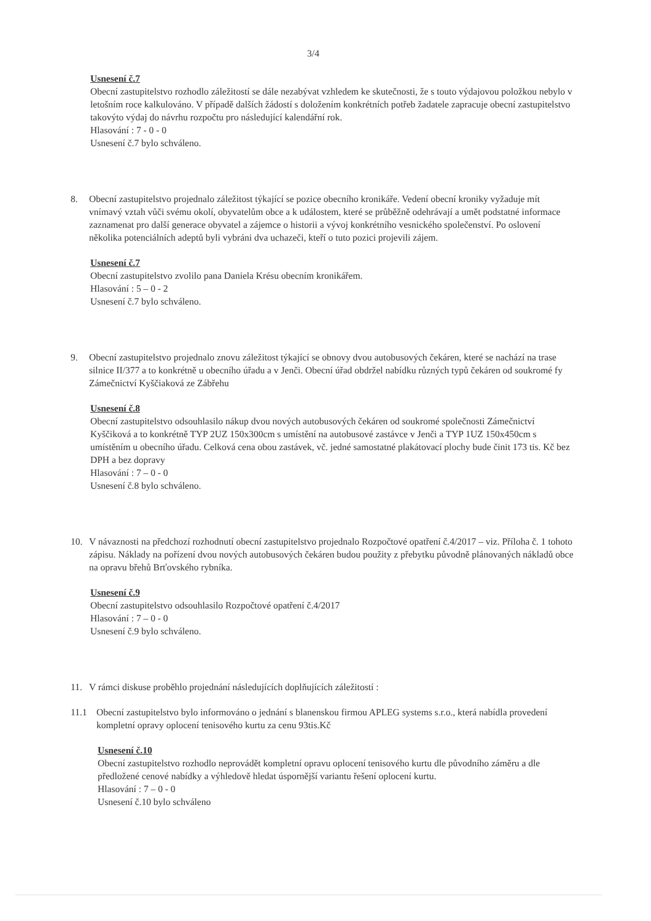3/4
Usnesení č.7
Obecní zastupitelstvo rozhodlo záležitostí se dále nezabývat vzhledem ke skutečnosti, že s touto výdajovou položkou nebylo v letošním roce kalkulováno. V případě dalších žádostí s doložením konkrétních potřeb žadatele zapracuje obecní zastupitelstvo takovýto výdaj do návrhu rozpočtu pro následující kalendářní rok.
Hlasování : 7 - 0 - 0
Usnesení č.7 bylo schváleno.
8. Obecní zastupitelstvo projednalo záležitost týkající se pozice obecního kronikáře. Vedení obecní kroniky vyžaduje mít vnímavý vztah vůči svému okolí, obyvatelům obce a k událostem, které se průběžně odehrávají a umět podstatné informace zaznamenat pro další generace obyvatel a zájemce o historii a vývoj konkrétního vesnického společenství. Po oslovení několika potenciálních adeptů byli vybráni dva uchazeči, kteří o tuto pozici projevili zájem.
Usnesení č.7
Obecní zastupitelstvo zvolilo pana Daniela Krésu obecním kronikářem.
Hlasování : 5 – 0 - 2
Usnesení č.7 bylo schváleno.
9. Obecní zastupitelstvo projednalo znovu záležitost týkající se obnovy dvou autobusových čekáren, které se nachází na trase silnice II/377 a to konkrétně u obecního úřadu a v Jenči. Obecní úřad obdržel nabídku různých typů čekáren od soukromé fy Zámečnictví Kyščiaková ze Zábřehu
Usnesení č.8
Obecní zastupitelstvo odsouhlasilo nákup dvou nových autobusových čekáren od soukromé společnosti Zámečnictví Kyščiková a to konkrétně TYP 2UZ 150x300cm s umístění na autobusové zastávce v Jenči a TYP 1UZ 150x450cm s umístěním u obecního úřadu. Celková cena obou zastávek, vč. jedné samostatné plakátovací plochy bude činit 173 tis. Kč bez DPH a bez dopravy
Hlasování : 7 – 0 - 0
Usnesení č.8 bylo schváleno.
10. V návaznosti na předchozí rozhodnutí obecní zastupitelstvo projednalo Rozpočtové opatření č.4/2017 – viz. Příloha č. 1 tohoto zápisu. Náklady na pořízení dvou nových autobusových čekáren budou použity z přebytku původně plánovaných nákladů obce na opravu břehů Brťovského rybníka.
Usnesení č.9
Obecní zastupitelstvo odsouhlasilo Rozpočtové opatření č.4/2017
Hlasování : 7 – 0 - 0
Usnesení č.9 bylo schváleno.
11. V rámci diskuse proběhlo projednání následujících doplňujících záležitostí :
11.1
Obecní zastupitelstvo bylo informováno o jednání s blanenskou firmou APLEG systems s.r.o., která nabídla provedení kompletní opravy oplocení tenisového kurtu za cenu 93tis.Kč
Usnesení č.10
Obecní zastupitelstvo rozhodlo neprovádět kompletní opravu oplocení tenisového kurtu dle původního záměru a dle předložené cenové nabídky a výhledově hledat úspornější variantu řešení oplocení kurtu.
Hlasování : 7 – 0 - 0
Usnesení č.10 bylo schváleno